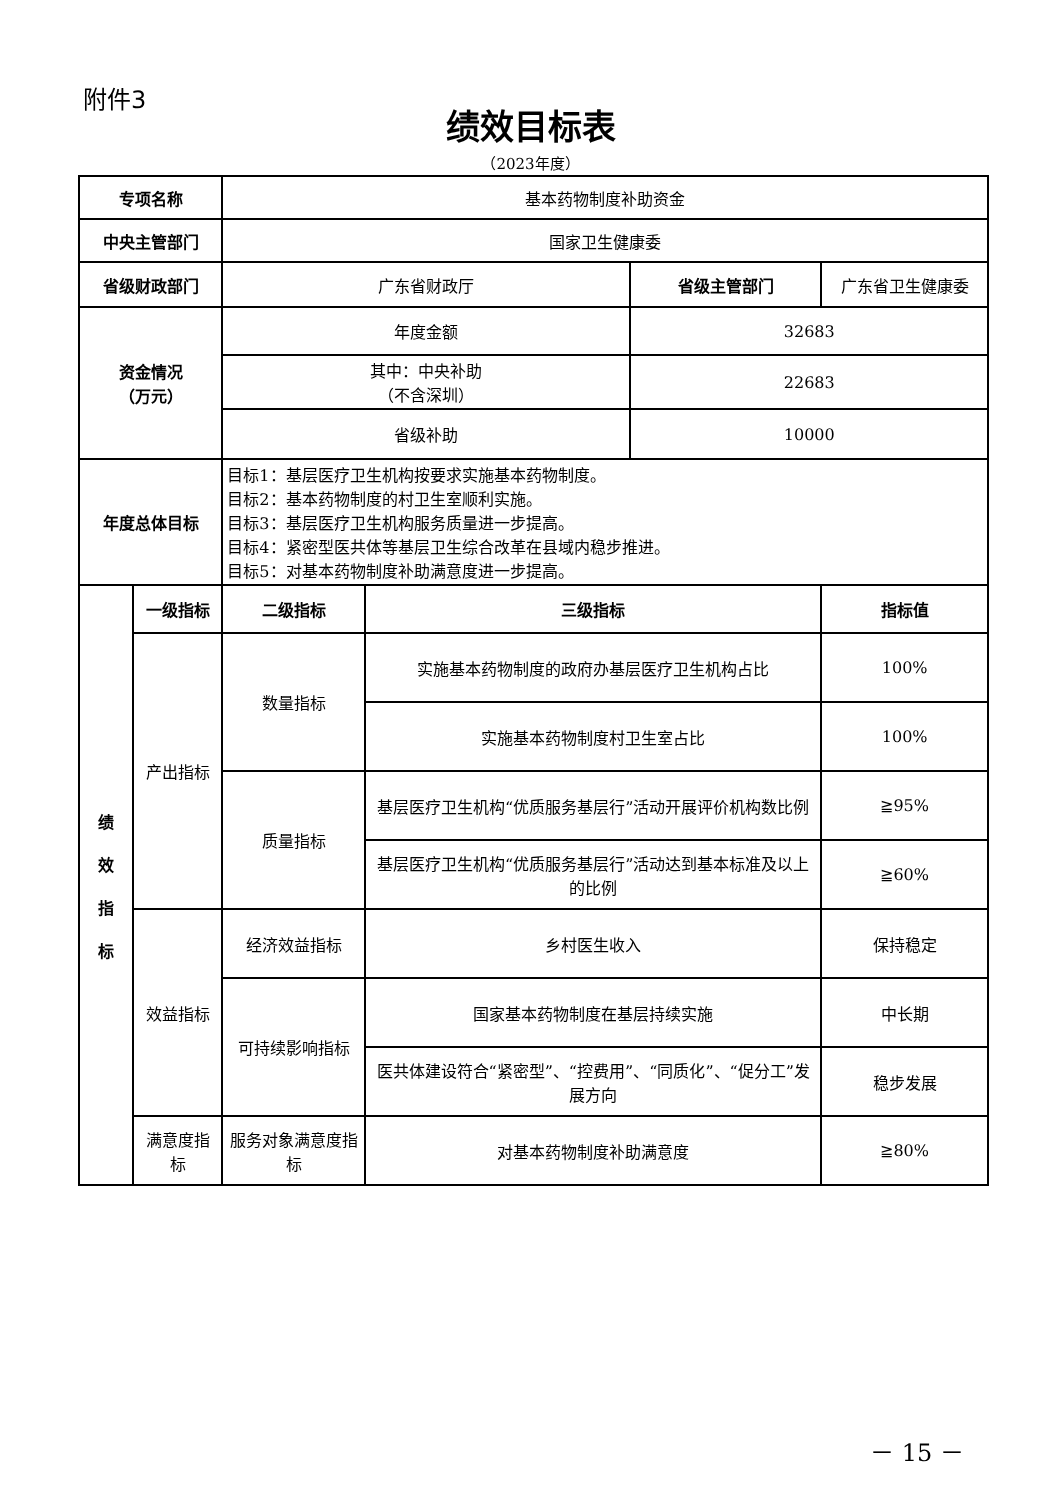附件3
绩效目标表
（2023年度）
| 专项名称 | | 基本药物制度补助资金 | | | |
| 中央主管部门 | | 国家卫生健康委 | | | |
| 省级财政部门 | | 广东省财政厅 | | 省级主管部门 | 广东省卫生健康委 |
| 资金情况 （万元） | | 年度金额 | | 32683 | |
| | | 其中：中央补助 （不含深圳） | | 22683 | |
| | | 省级补助 | | 10000 | |
| 年度总体目标 | | 目标1：基层医疗卫生机构按要求实施基本药物制度。 目标2：基本药物制度的村卫生室顺利实施。 目标3：基层医疗卫生机构服务质量进一步提高。 目标4：紧密型医共体等基层卫生综合改革在县域内稳步推进。 目标5：对基本药物制度补助满意度进一步提高。 | | | |
| 绩 效 指 标 | 一级指标 | 二级指标 | 三级指标 | | 指标值 |
| | 产出指标 | 数量指标 | 实施基本药物制度的政府办基层医疗卫生机构占比 | | 100% |
| | | | 实施基本药物制度村卫生室占比 | | 100% |
| | | 质量指标 | 基层医疗卫生机构“优质服务基层行”活动开展评价机构数比例 | | ≧95% |
| | | | 基层医疗卫生机构“优质服务基层行”活动达到基本标准及以上的比例 | | ≧60% |
| | 效益指标 | 经济效益指标 | 乡村医生收入 | | 保持稳定 |
| | | 可持续影响指标 | 国家基本药物制度在基层持续实施 | | 中长期 |
| | | | 医共体建设符合“紧密型”、“控费用”、“同质化”、“促分工”发展方向 | | 稳步发展 |
| | 满意度指标 | 服务对象满意度指标 | 对基本药物制度补助满意度 | | ≧80% |
－ 15 －